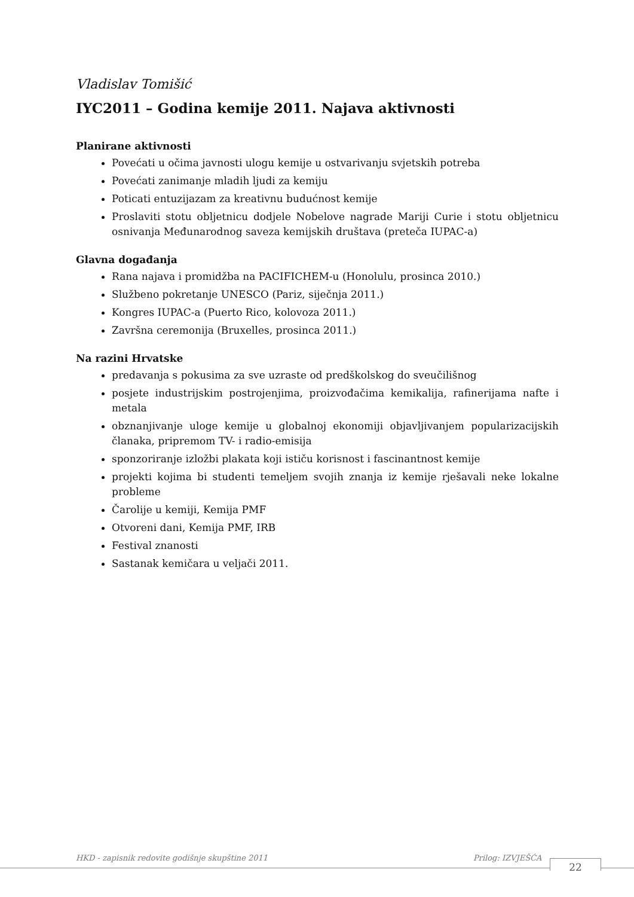Vladislav Tomišić
IYC2011 – Godina kemije 2011. Najava aktivnosti
Planirane aktivnosti
Povećati u očima javnosti ulogu kemije u ostvarivanju svjetskih potreba
Povećati zanimanje mladih ljudi za kemiju
Poticati entuzijazam za kreativnu budućnost kemije
Proslaviti stotu obljetnicu dodjele Nobelove nagrade Mariji Curie i stotu obljetnicu osnivanja Međunarodnog saveza kemijskih društava (preteča IUPAC-a)
Glavna događanja
Rana najava i promidžba na PACIFICHEM-u (Honolulu, prosinca 2010.)
Službeno pokretanje UNESCO (Pariz, siječnja 2011.)
Kongres IUPAC-a (Puerto Rico, kolovoza 2011.)
Završna ceremonija (Bruxelles, prosinca 2011.)
Na razini Hrvatske
predavanja s pokusima za sve uzraste od predškolskog do sveučilišnog
posjete industrijskim postrojenjima, proizvođačima kemikalija, rafinerijama nafte i metala
obznanjivanje uloge kemije u globalnoj ekonomiji objavljivanjem popularizacijskih članaka, pripremom TV- i radio-emisija
sponzoriranje izložbi plakata koji ističu korisnost i fascinantnost kemije
projekti kojima bi studenti temeljem svojih znanja iz kemije rješavali neke lokalne probleme
Čarolije u kemiji, Kemija PMF
Otvoreni dani, Kemija PMF, IRB
Festival znanosti
Sastanak kemičara u veljači 2011.
HKD - zapisnik redovite godišnje skupštine 2011 Prilog: IZVJEŠĆA
22